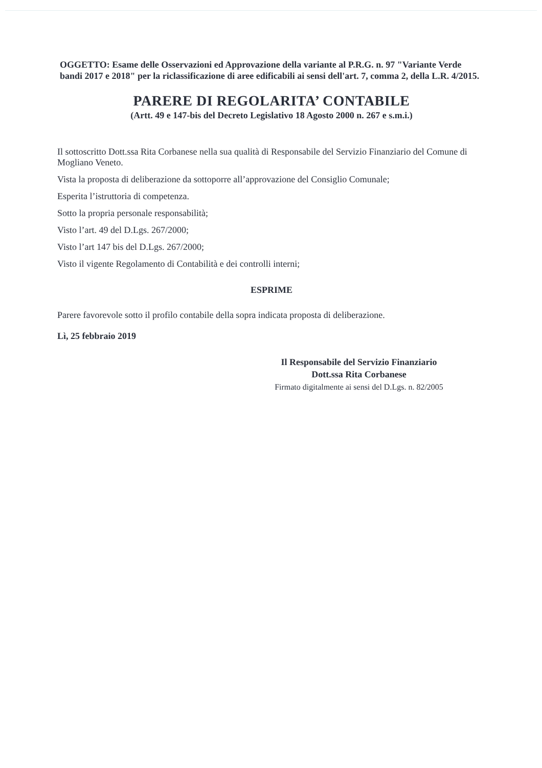OGGETTO: Esame delle Osservazioni ed Approvazione della variante al P.R.G. n. 97 "Variante Verde bandi 2017 e 2018" per la riclassificazione di aree edificabili ai sensi dell'art. 7, comma 2, della L.R. 4/2015.
PARERE DI REGOLARITA’ CONTABILE
(Artt. 49 e 147-bis del Decreto Legislativo 18 Agosto 2000 n. 267 e s.m.i.)
Il sottoscritto Dott.ssa Rita Corbanese nella sua qualità di Responsabile del Servizio Finanziario del Comune di Mogliano Veneto.
Vista la proposta di deliberazione da sottoporre all’approvazione del Consiglio Comunale;
Esperita l’istruttoria di competenza.
Sotto la propria personale responsabilità;
Visto l’art. 49 del D.Lgs. 267/2000;
Visto l’art 147 bis del D.Lgs. 267/2000;
Visto il vigente Regolamento di Contabilità e dei controlli interni;
ESPRIME
Parere favorevole sotto il profilo contabile della sopra indicata proposta di deliberazione.
Lì, 25 febbraio 2019
Il Responsabile del Servizio Finanziario
Dott.ssa Rita Corbanese
Firmato digitalmente ai sensi del D.Lgs. n. 82/2005